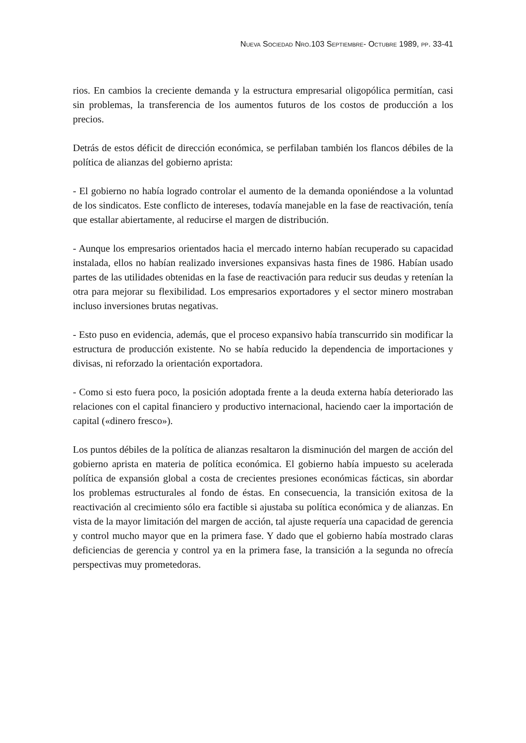NUEVA SOCIEDAD NRO.103 SEPTIEMBRE- OCTUBRE 1989, PP. 33-41
rios. En cambios la creciente demanda y la estructura empresarial oligopólica permitían, casi sin problemas, la transferencia de los aumentos futuros de los costos de producción a los precios.
Detrás de estos déficit de dirección económica, se perfilaban también los flancos débiles de la política de alianzas del gobierno aprista:
- El gobierno no había logrado controlar el aumento de la demanda oponiéndose a la voluntad de los sindicatos. Este conflicto de intereses, todavía manejable en la fase de reactivación, tenía que estallar abiertamente, al reducirse el margen de distribución.
- Aunque los empresarios orientados hacia el mercado interno habían recuperado su capacidad instalada, ellos no habían realizado inversiones expansivas hasta fines de 1986. Habían usado partes de las utilidades obtenidas en la fase de reactivación para reducir sus deudas y retenían la otra para mejorar su flexibilidad. Los empresarios exportadores y el sector minero mostraban incluso inversiones brutas negativas.
- Esto puso en evidencia, además, que el proceso expansivo había transcurrido sin modificar la estructura de producción existente. No se había reducido la dependencia de importaciones y divisas, ni reforzado la orientación exportadora.
- Como si esto fuera poco, la posición adoptada frente a la deuda externa había deteriorado las relaciones con el capital financiero y productivo internacional, haciendo caer la importación de capital («dinero fresco»).
Los puntos débiles de la política de alianzas resaltaron la disminución del margen de acción del gobierno aprista en materia de política económica. El gobierno había impuesto su acelerada política de expansión global a costa de crecientes presiones económicas fácticas, sin abordar los problemas estructurales al fondo de éstas. En consecuencia, la transición exitosa de la reactivación al crecimiento sólo era factible si ajustaba su política económica y de alianzas. En vista de la mayor limitación del margen de acción, tal ajuste requería una capacidad de gerencia y control mucho mayor que en la primera fase. Y dado que el gobierno había mostrado claras deficiencias de gerencia y control ya en la primera fase, la transición a la segunda no ofrecía perspectivas muy prometedoras.